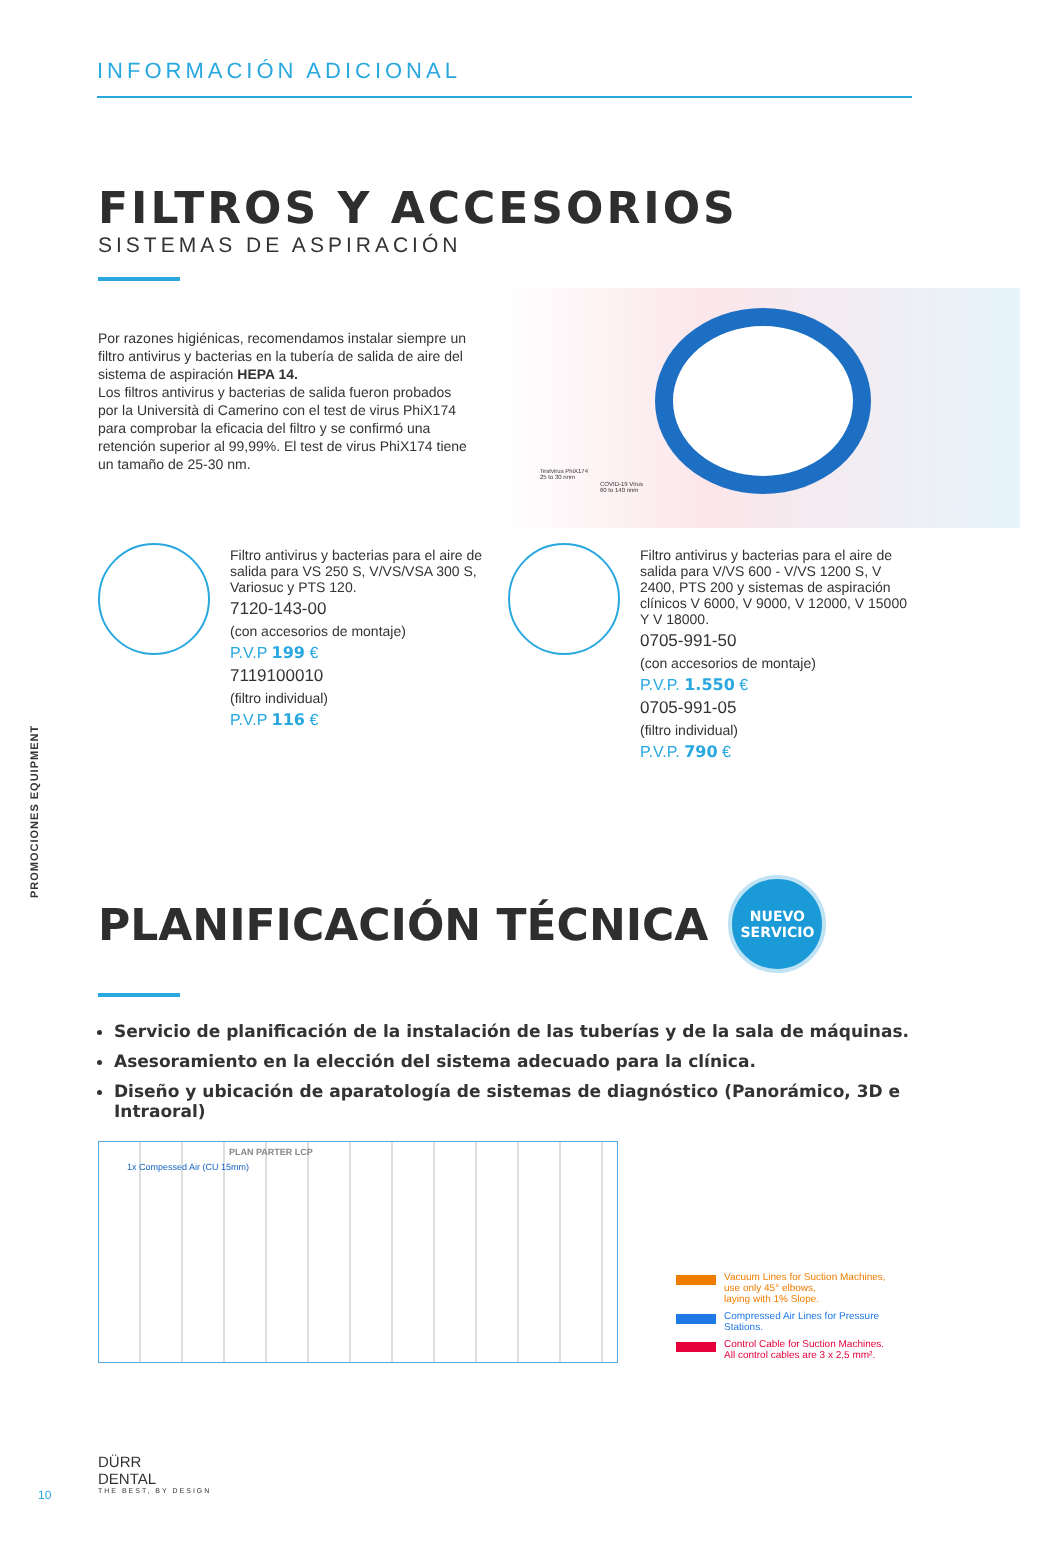INFORMACIÓN ADICIONAL
FILTROS Y ACCESORIOS
SISTEMAS DE ASPIRACIÓN
Por razones higiénicas, recomendamos instalar siempre un filtro antivirus y bacterias en la tubería de salida de aire del sistema de aspiración HEPA 14.
Los filtros antivirus y bacterias de salida fueron probados por la Università di Camerino con el test de virus PhiX174 para comprobar la eficacia del filtro y se confirmó una retención superior al 99,99%. El test de virus PhiX174 tiene un tamaño de 25-30 nm.
Testvirus PhiX174
25 to 30 nnm
COVID-19 Virus
60 to 140 nnm
Filtro antivirus y bacterias para el aire de salida para VS 250 S, V/VS/VSA 300 S, Variosuc y PTS 120.
7120-143-00
(con accesorios de montaje)
P.V.P 199 €
7119100010
(filtro individual)
P.V.P 116 €
Filtro antivirus y bacterias para el aire de salida para V/VS 600 - V/VS 1200 S, V 2400, PTS 200 y sistemas de aspiración clínicos V 6000, V 9000, V 12000, V 15000 Y V 18000.
0705-991-50
(con accesorios de montaje)
P.V.P. 1.550 €
0705-991-05
(filtro individual)
P.V.P. 790 €
PLANIFICACIÓN TÉCNICA NUEVO
SERVICIO
Servicio de planificación de la instalación de las tuberías y de la sala de máquinas.
Asesoramiento en la elección del sistema adecuado para la clínica.
Diseño y ubicación de aparatología de sistemas de diagnóstico (Panorámico, 3D e Intraoral)
PLAN PARTER LCP
1x Compessed Air (CU 15mm)
Vacuum Lines for Suction Machines,
use only 45° elbows,
laying with 1% Slope.
Compressed Air Lines for Pressure
Stations.
Control Cable for Suction Machines.
All control cables are 3 x 2,5 mm².
PROMOCIONES EQUIPMENT
DÜRR
DENTAL
THE BEST, BY DESIGN
10